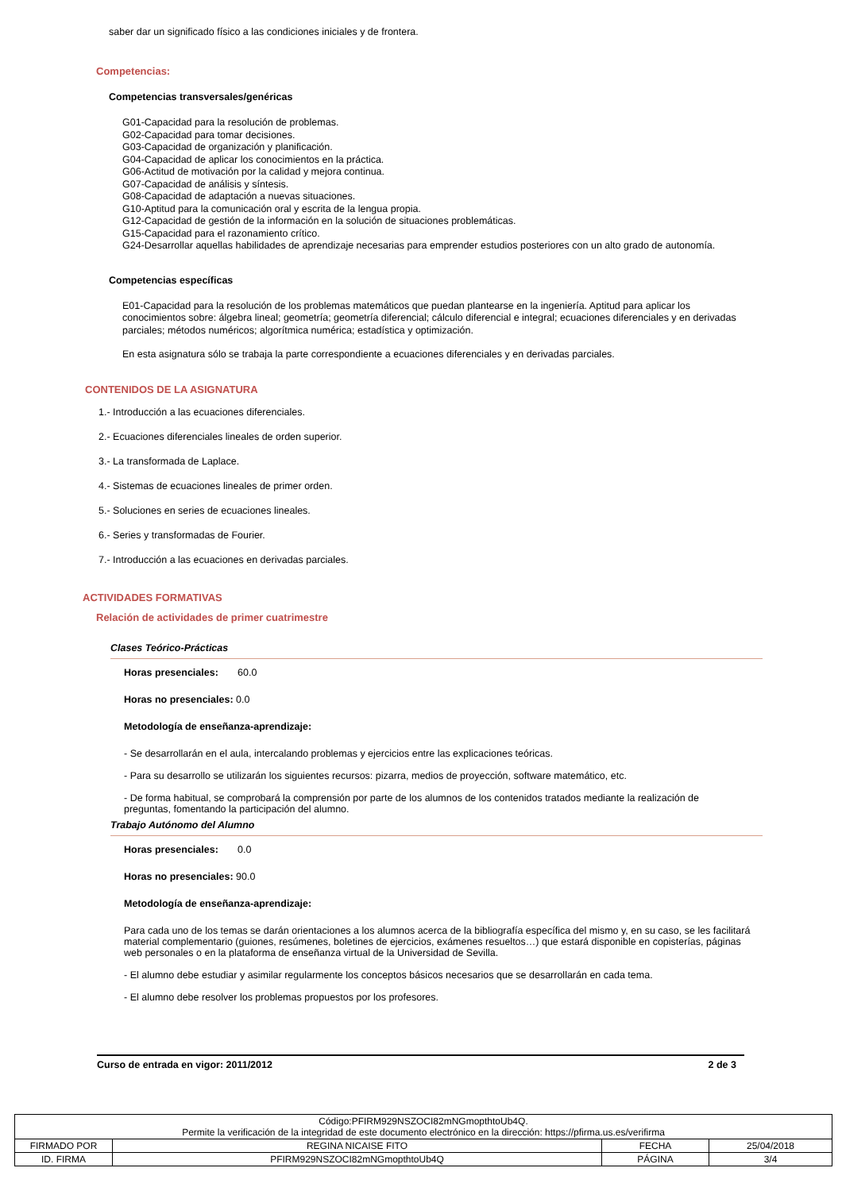saber dar un significado físico a las condiciones iniciales y de frontera.
Competencias:
Competencias transversales/genéricas
G01-Capacidad para la resolución de problemas.
G02-Capacidad para tomar decisiones.
G03-Capacidad de organización y planificación.
G04-Capacidad de aplicar los conocimientos en la práctica.
G06-Actitud de motivación por la calidad y mejora continua.
G07-Capacidad de análisis y síntesis.
G08-Capacidad de adaptación a nuevas situaciones.
G10-Aptitud para la comunicación oral y escrita de la lengua propia.
G12-Capacidad de gestión de la información en la solución de situaciones problemáticas.
G15-Capacidad para el razonamiento crítico.
G24-Desarrollar aquellas habilidades de aprendizaje necesarias para emprender estudios posteriores con un alto grado de autonomía.
Competencias específicas
E01-Capacidad para la resolución de los problemas matemáticos que puedan plantearse en la ingeniería. Aptitud para aplicar los conocimientos sobre: álgebra lineal; geometría; geometría diferencial; cálculo diferencial e integral; ecuaciones diferenciales y en derivadas parciales; métodos numéricos; algorítmica numérica; estadística y optimización.
En esta asignatura sólo se trabaja la parte correspondiente a ecuaciones diferenciales y en derivadas parciales.
CONTENIDOS DE LA ASIGNATURA
1.- Introducción a las ecuaciones diferenciales.
2.- Ecuaciones diferenciales lineales de orden superior.
3.- La transformada de Laplace.
4.- Sistemas de ecuaciones lineales de primer orden.
5.- Soluciones en series de ecuaciones lineales.
6.- Series y transformadas de Fourier.
7.- Introducción a las ecuaciones en derivadas parciales.
ACTIVIDADES FORMATIVAS
Relación de actividades de primer cuatrimestre
Clases Teórico-Prácticas
Horas presenciales: 60.0
Horas no presenciales: 0.0
Metodología de enseñanza-aprendizaje:
- Se desarrollarán en el aula, intercalando problemas y ejercicios entre las explicaciones teóricas.
- Para su desarrollo se utilizarán los siguientes recursos: pizarra, medios de proyección, software matemático, etc.
- De forma habitual, se comprobará la comprensión por parte de los alumnos de los contenidos tratados mediante la realización de preguntas, fomentando la participación del alumno.
Trabajo Autónomo del Alumno
Horas presenciales: 0.0
Horas no presenciales: 90.0
Metodología de enseñanza-aprendizaje:
Para cada uno de los temas se darán orientaciones a los alumnos acerca de la bibliografía específica del mismo y, en su caso, se les facilitará material complementario (guiones, resúmenes, boletines de ejercicios, exámenes resueltos…) que estará disponible en copisterías, páginas web personales o en la plataforma de enseñanza virtual de la Universidad de Sevilla.
- El alumno debe estudiar y asimilar regularmente los conceptos básicos necesarios que se desarrollarán en cada tema.
- El alumno debe resolver los problemas propuestos por los profesores.
Curso de entrada en vigor: 2011/2012 2 de 3
| Código:PFIRM929NSZOCI82mNGmopthtoUb4Q. Permite la verificación de la integridad de este documento electrónico en la dirección: https://pfirma.us.es/verifirma | | | |
| FIRMADO POR | REGINA NICAISE FITO | FECHA | 25/04/2018 |
| ID. FIRMA | PFIRM929NSZOCI82mNGmopthtoUb4Q | PÁGINA | 3/4 |